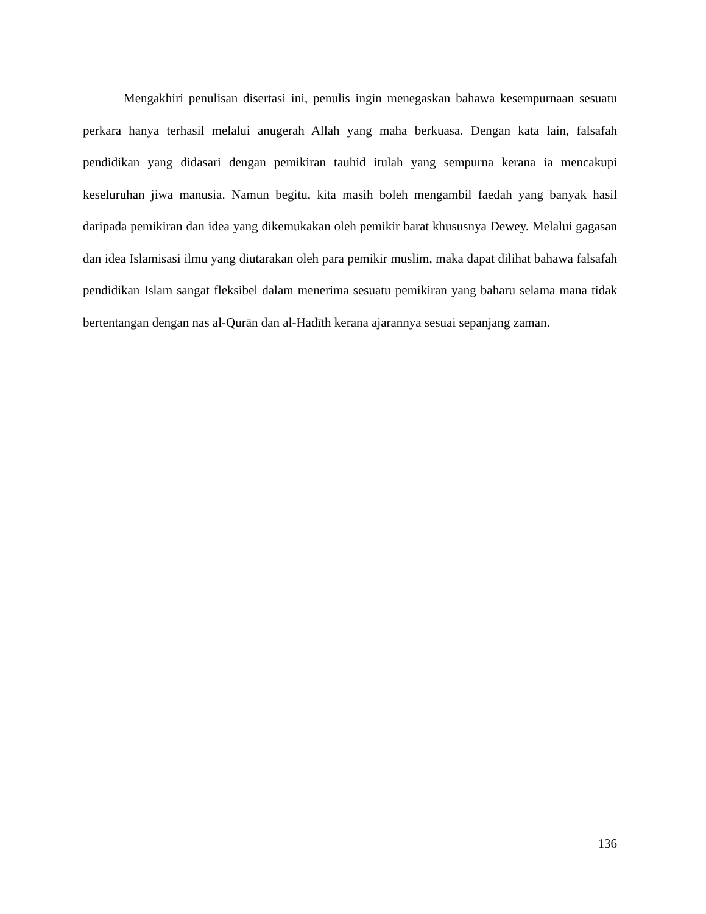Mengakhiri penulisan disertasi ini, penulis ingin menegaskan bahawa kesempurnaan sesuatu perkara hanya terhasil melalui anugerah Allah yang maha berkuasa. Dengan kata lain, falsafah pendidikan yang didasari dengan pemikiran tauhid itulah yang sempurna kerana ia mencakupi keseluruhan jiwa manusia. Namun begitu, kita masih boleh mengambil faedah yang banyak hasil daripada pemikiran dan idea yang dikemukakan oleh pemikir barat khususnya Dewey. Melalui gagasan dan idea Islamisasi ilmu yang diutarakan oleh para pemikir muslim, maka dapat dilihat bahawa falsafah pendidikan Islam sangat fleksibel dalam menerima sesuatu pemikiran yang baharu selama mana tidak bertentangan dengan nas al-Qurān dan al-Hadīth kerana ajarannya sesuai sepanjang zaman.
136